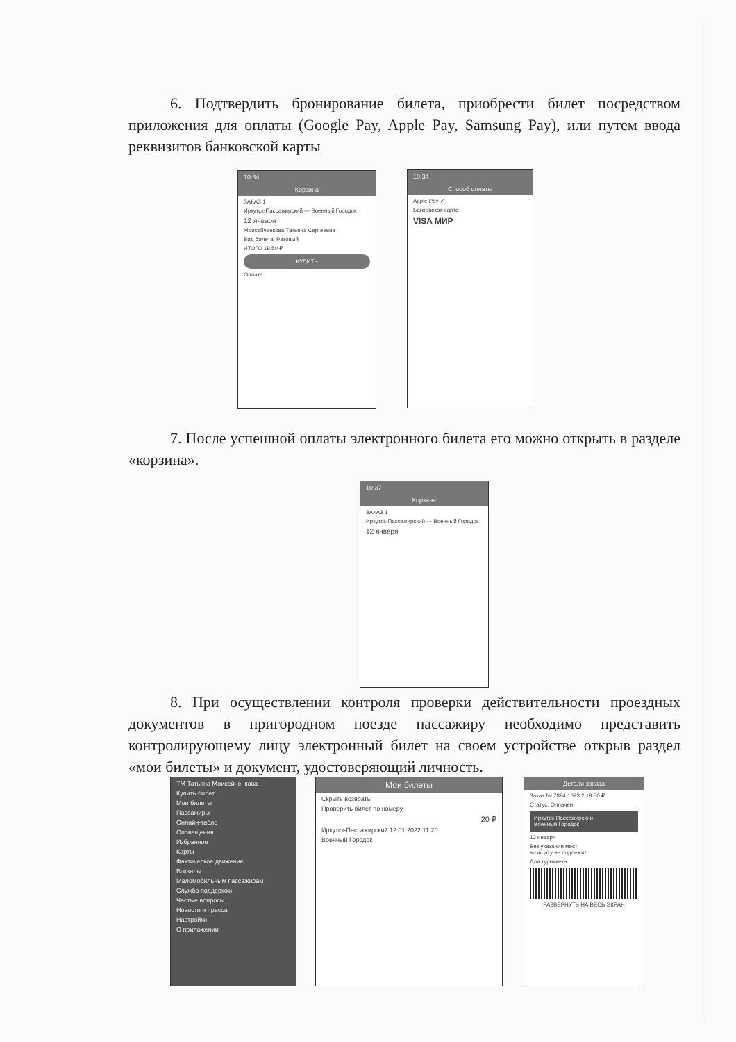6. Подтвердить бронирование билета, приобрести билет посредством приложения для оплаты (Google Pay, Apple Pay, Samsung Pay), или путем ввода реквизитов банковской карты
10:34
Корзина
ЗАКАЗ 1
Иркутск-Пассажирский — Военный Городок
12 января
Моисейченкова Татьяна Сергеевна
Вид билета: Разовый
ИТОГО 19.50 ₽
КУПИТЬ
Оплата
10:34
Способ оплаты
Apple Pay ✓
Банковская карта
VISA МИР
7. После успешной оплаты электронного билета его можно открыть в разделе «корзина».
10:37
Корзина
ЗАКАЗ 1
Иркутск-Пассажирский — Военный Городок
12 января
8. При осуществлении контроля проверки действительности проездных документов в пригородном поезде пассажиру необходимо представить контролирующему лицу электронный билет на своем устройстве открыв раздел «мои билеты» и документ, удостоверяющий личность.
ТМ Татьяна Моисейченкова
Купить билет
Мои билеты
Пассажиры
Онлайн-табло
Оповещения
Избранное
Карты
Фактическое движение
Вокзалы
Маломобильным пассажирам
Служба поддержки
Частые вопросы
Новости и пресса
Настройки
О приложении
Мои билеты
Скрыть возвраты
Проверить билет по номеру
20 ₽
Иркутск-Пассажирский 12.01.2022 11:20
Военный Городок
Детали заказа
Заказ № 7894 1693 2 19.50 ₽
Статус: Оплачен
Иркутск-Пассажирский
Военный Городок
12 января
Без указания мест
возврату не подлежит
Для турникета
РАЗВЕРНУТЬ НА ВЕСЬ ЭКРАН